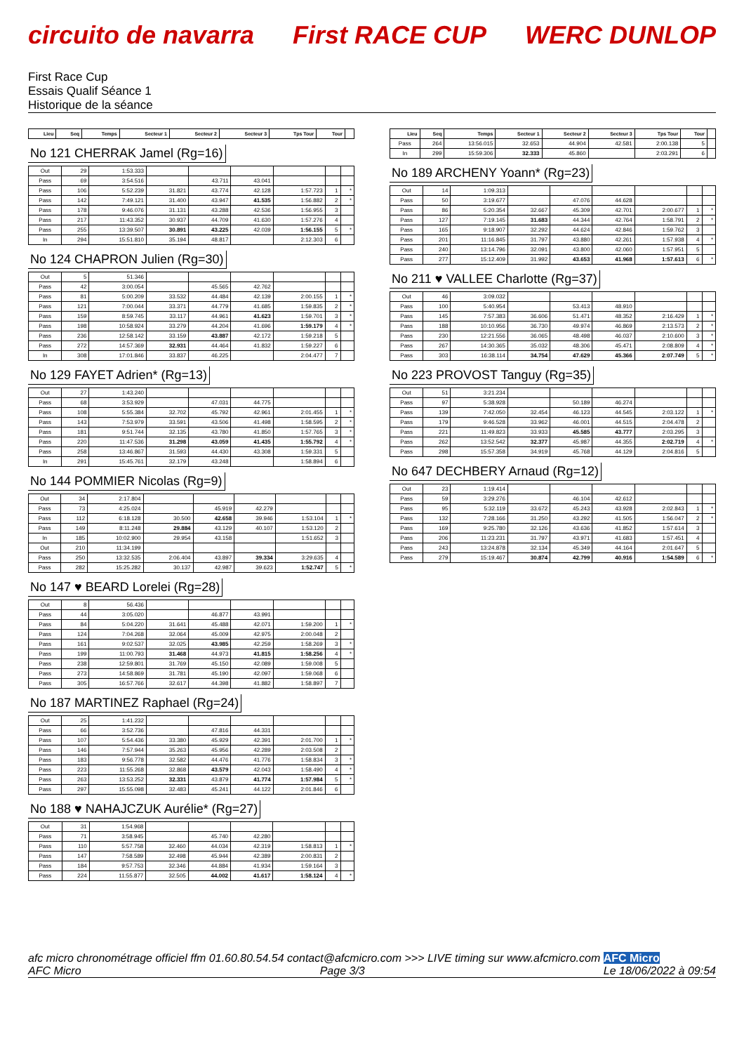circuito de navarra First RACE CUP WERC DUNLOP
First Race Cup
Essais Qualif Séance 1
Historique de la séance
| Lieu | Seq | Temps | Secteur 1 | Secteur 2 | Secteur 3 | Tps Tour | Tour | |
| --- | --- | --- | --- | --- | --- | --- | --- | --- |
No 121 CHERRAK Jamel (Rg=16)
| Out | 29 | 1:53.333 | | | | | | |
| Pass | 69 | 3:54.516 | | 43.711 | 43.041 | | | |
| Pass | 106 | 5:52.239 | 31.821 | 43.774 | 42.128 | 1:57.723 | 1 | * |
| Pass | 142 | 7:49.121 | 31.400 | 43.947 | 41.535 | 1:56.882 | 2 | * |
| Pass | 178 | 9:46.076 | 31.131 | 43.288 | 42.536 | 1:56.955 | 3 | |
| Pass | 217 | 11:43.352 | 30.937 | 44.709 | 41.630 | 1:57.276 | 4 | |
| Pass | 255 | 13:39.507 | 30.891 | 43.225 | 42.039 | 1:56.155 | 5 | * |
| In | 294 | 15:51.810 | 35.194 | 48.817 | | 2:12.303 | 6 | |
No 124 CHAPRON Julien (Rg=30)
| Out | 5 | 51.346 | | | | | | |
| Pass | 42 | 3:00.054 | | 45.565 | 42.762 | | | |
| Pass | 81 | 5:00.209 | 33.532 | 44.484 | 42.139 | 2:00.155 | 1 | * |
| Pass | 121 | 7:00.044 | 33.371 | 44.779 | 41.685 | 1:59.835 | 2 | * |
| Pass | 159 | 8:59.745 | 33.117 | 44.961 | 41.623 | 1:59.701 | 3 | * |
| Pass | 198 | 10:58.924 | 33.279 | 44.204 | 41.696 | 1:59.179 | 4 | * |
| Pass | 236 | 12:58.142 | 33.159 | 43.887 | 42.172 | 1:59.218 | 5 | |
| Pass | 272 | 14:57.369 | 32.931 | 44.464 | 41.832 | 1:59.227 | 6 | |
| In | 308 | 17:01.846 | 33.837 | 46.225 | | 2:04.477 | 7 | |
No 129 FAYET Adrien* (Rg=13)
| Out | 27 | 1:43.240 | | | | | | |
| Pass | 68 | 3:53.929 | | 47.031 | 44.775 | | | |
| Pass | 108 | 5:55.384 | 32.702 | 45.792 | 42.961 | 2:01.455 | 1 | * |
| Pass | 143 | 7:53.979 | 33.591 | 43.506 | 41.498 | 1:58.595 | 2 | * |
| Pass | 181 | 9:51.744 | 32.135 | 43.780 | 41.850 | 1:57.765 | 3 | * |
| Pass | 220 | 11:47.536 | 31.298 | 43.059 | 41.435 | 1:55.792 | 4 | * |
| Pass | 258 | 13:46.867 | 31.593 | 44.430 | 43.308 | 1:59.331 | 5 | |
| In | 291 | 15:45.761 | 32.179 | 43.248 | | 1:58.894 | 6 | |
No 144 POMMIER Nicolas (Rg=9)
| Out | 34 | 2:17.804 | | | | | | |
| Pass | 73 | 4:25.024 | | 45.919 | 42.279 | | | |
| Pass | 112 | 6:18.128 | 30.500 | 42.658 | 39.946 | 1:53.104 | 1 | * |
| Pass | 149 | 8:11.248 | 29.884 | 43.129 | 40.107 | 1:53.120 | 2 | |
| In | 185 | 10:02.900 | 29.954 | 43.158 | | 1:51.652 | 3 | |
| Out | 210 | 11:34.199 | | | | | | |
| Pass | 250 | 13:32.535 | 2:06.404 | 43.897 | 39.334 | 3:29.635 | 4 | |
| Pass | 282 | 15:25.282 | 30.137 | 42.987 | 39.623 | 1:52.747 | 5 | * |
No 147 ♥ BEARD Lorelei (Rg=28)
| Out | 8 | 56.436 | | | | | | |
| Pass | 44 | 3:05.020 | | 46.877 | 43.991 | | | |
| Pass | 84 | 5:04.220 | 31.641 | 45.488 | 42.071 | 1:59.200 | 1 | * |
| Pass | 124 | 7:04.268 | 32.064 | 45.009 | 42.975 | 2:00.048 | 2 | |
| Pass | 161 | 9:02.537 | 32.025 | 43.985 | 42.259 | 1:58.269 | 3 | * |
| Pass | 199 | 11:00.793 | 31.468 | 44.973 | 41.815 | 1:58.256 | 4 | * |
| Pass | 238 | 12:59.801 | 31.769 | 45.150 | 42.089 | 1:59.008 | 5 | |
| Pass | 273 | 14:58.869 | 31.781 | 45.190 | 42.097 | 1:59.068 | 6 | |
| Pass | 305 | 16:57.766 | 32.617 | 44.398 | 41.882 | 1:58.897 | 7 | |
No 187 MARTINEZ Raphael (Rg=24)
| Out | 25 | 1:41.232 | | | | | | |
| Pass | 66 | 3:52.736 | | 47.816 | 44.331 | | | |
| Pass | 107 | 5:54.436 | 33.380 | 45.929 | 42.391 | 2:01.700 | 1 | * |
| Pass | 146 | 7:57.944 | 35.263 | 45.956 | 42.289 | 2:03.508 | 2 | |
| Pass | 183 | 9:56.778 | 32.582 | 44.476 | 41.776 | 1:58.834 | 3 | * |
| Pass | 223 | 11:55.268 | 32.868 | 43.579 | 42.043 | 1:58.490 | 4 | * |
| Pass | 263 | 13:53.252 | 32.331 | 43.879 | 41.774 | 1:57.984 | 5 | * |
| Pass | 297 | 15:55.098 | 32.483 | 45.241 | 44.122 | 2:01.846 | 6 | |
No 188 ♥ NAHAJCZUK Aurélie* (Rg=27)
| Out | 31 | 1:54.968 | | | | | | |
| Pass | 71 | 3:58.945 | | 45.740 | 42.280 | | | |
| Pass | 110 | 5:57.758 | 32.460 | 44.034 | 42.319 | 1:58.813 | 1 | * |
| Pass | 147 | 7:58.589 | 32.498 | 45.944 | 42.389 | 2:00.831 | 2 | |
| Pass | 184 | 9:57.753 | 32.346 | 44.884 | 41.934 | 1:59.164 | 3 | |
| Pass | 224 | 11:55.877 | 32.505 | 44.002 | 41.617 | 1:58.124 | 4 | * |
| Lieu | Seq | Temps | Secteur 1 | Secteur 2 | Secteur 3 | Tps Tour | Tour | |
| --- | --- | --- | --- | --- | --- | --- | --- | --- |
| Pass | 264 | 13:56.015 | 32.653 | 44.904 | 42.581 | 2:00.138 | 5 | |
| In | 299 | 15:59.306 | 32.333 | 45.860 | | 2:03.291 | 6 | |
No 189 ARCHENY Yoann* (Rg=23)
| Out | 14 | 1:09.313 | | | | | | |
| Pass | 50 | 3:19.677 | | 47.076 | 44.628 | | | |
| Pass | 86 | 5:20.354 | 32.667 | 45.309 | 42.701 | 2:00.677 | 1 | * |
| Pass | 127 | 7:19.145 | 31.683 | 44.344 | 42.764 | 1:58.791 | 2 | * |
| Pass | 165 | 9:18.907 | 32.292 | 44.624 | 42.846 | 1:59.762 | 3 | |
| Pass | 201 | 11:16.845 | 31.797 | 43.880 | 42.261 | 1:57.938 | 4 | * |
| Pass | 240 | 13:14.796 | 32.091 | 43.800 | 42.060 | 1:57.951 | 5 | |
| Pass | 277 | 15:12.409 | 31.992 | 43.653 | 41.968 | 1:57.613 | 6 | * |
No 211 ♥ VALLEE Charlotte (Rg=37)
| Out | 46 | 3:09.032 | | | | | | |
| Pass | 100 | 5:40.954 | | 53.413 | 48.910 | | | |
| Pass | 145 | 7:57.383 | 36.606 | 51.471 | 48.352 | 2:16.429 | 1 | * |
| Pass | 188 | 10:10.956 | 36.730 | 49.974 | 46.869 | 2:13.573 | 2 | * |
| Pass | 230 | 12:21.556 | 36.065 | 48.498 | 46.037 | 2:10.600 | 3 | * |
| Pass | 267 | 14:30.365 | 35.032 | 48.306 | 45.471 | 2:08.809 | 4 | * |
| Pass | 303 | 16:38.114 | 34.754 | 47.629 | 45.366 | 2:07.749 | 5 | * |
No 223 PROVOST Tanguy (Rg=35)
| Out | 51 | 3:21.234 | | | | | | |
| Pass | 97 | 5:38.928 | | 50.189 | 46.274 | | | |
| Pass | 139 | 7:42.050 | 32.454 | 46.123 | 44.545 | 2:03.122 | 1 | * |
| Pass | 179 | 9:46.528 | 33.962 | 46.001 | 44.515 | 2:04.478 | 2 | |
| Pass | 221 | 11:49.823 | 33.933 | 45.585 | 43.777 | 2:03.295 | 3 | |
| Pass | 262 | 13:52.542 | 32.377 | 45.987 | 44.355 | 2:02.719 | 4 | * |
| Pass | 298 | 15:57.358 | 34.919 | 45.768 | 44.129 | 2:04.816 | 5 | |
No 647 DECHBERY Arnaud (Rg=12)
| Out | 23 | 1:19.414 | | | | | | |
| Pass | 59 | 3:29.276 | | 46.104 | 42.612 | | | |
| Pass | 95 | 5:32.119 | 33.672 | 45.243 | 43.928 | 2:02.843 | 1 | * |
| Pass | 132 | 7:28.166 | 31.250 | 43.292 | 41.505 | 1:56.047 | 2 | * |
| Pass | 169 | 9:25.780 | 32.126 | 43.636 | 41.852 | 1:57.614 | 3 | |
| Pass | 206 | 11:23.231 | 31.797 | 43.971 | 41.683 | 1:57.451 | 4 | |
| Pass | 243 | 13:24.878 | 32.134 | 45.349 | 44.164 | 2:01.647 | 5 | |
| Pass | 279 | 15:19.467 | 30.874 | 42.799 | 40.916 | 1:54.589 | 6 | * |
afc micro chronométrage officiel ffm 01.60.80.54.54 contact@afcmicro.com >>> LIVE timing sur www.afcmicro.com AFC Micro
AFC Micro Page 3/3 Le 18/06/2022 à 09:54